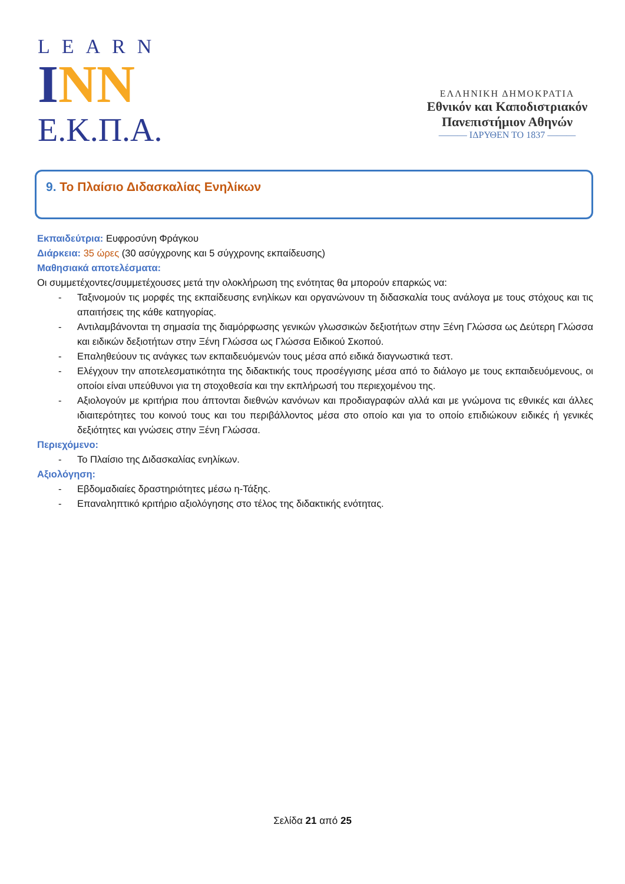LEARN
INN
E.K.Π.A.
ΕΛΛΗΝΙΚΗ ΔΗΜΟΚΡΑΤΙΑ
Εθνικόν και Καποδιστριακόν
Πανεπιστήμιον Αθηνών
——— ΙΔΡΥΘΕΝ ΤΟ 1837 ———
9. Το Πλαίσιο Διδασκαλίας Ενηλίκων
Εκπαιδεύτρια: Ευφροσύνη Φράγκου
Διάρκεια: 35 ώρες (30 ασύγχρονης και 5 σύγχρονης εκπαίδευσης)
Μαθησιακά αποτελέσματα:
Οι συμμετέχοντες/συμμετέχουσες μετά την ολοκλήρωση της ενότητας θα μπορούν επαρκώς να:
- Ταξινομούν τις μορφές της εκπαίδευσης ενηλίκων και οργανώνουν τη διδασκαλία τους ανάλογα με τους στόχους και τις απαιτήσεις της κάθε κατηγορίας.
- Αντιλαμβάνονται τη σημασία της διαμόρφωσης γενικών γλωσσικών δεξιοτήτων στην Ξένη Γλώσσα ως Δεύτερη Γλώσσα και ειδικών δεξιοτήτων στην Ξένη Γλώσσα ως Γλώσσα Ειδικού Σκοπού.
- Επαληθεύουν τις ανάγκες των εκπαιδευόμενών τους μέσα από ειδικά διαγνωστικά τεστ.
- Ελέγχουν την αποτελεσματικότητα της διδακτικής τους προσέγγισης μέσα από το διάλογο με τους εκπαιδευόμενους, οι οποίοι είναι υπεύθυνοι για τη στοχοθεσία και την εκπλήρωσή του περιεχομένου της.
- Αξιολογούν με κριτήρια που άπτονται διεθνών κανόνων και προδιαγραφών αλλά και με γνώμονα τις εθνικές και άλλες ιδιαιτερότητες του κοινού τους και του περιβάλλοντος μέσα στο οποίο και για το οποίο επιδιώκουν ειδικές ή γενικές δεξιότητες και γνώσεις στην Ξένη Γλώσσα.
Περιεχόμενο:
- Το Πλαίσιο της Διδασκαλίας ενηλίκων.
Αξιολόγηση:
- Εβδομαδιαίες δραστηριότητες μέσω η-Τάξης.
- Επαναληπτικό κριτήριο αξιολόγησης στο τέλος της διδακτικής ενότητας.
Σελίδα 21 από 25